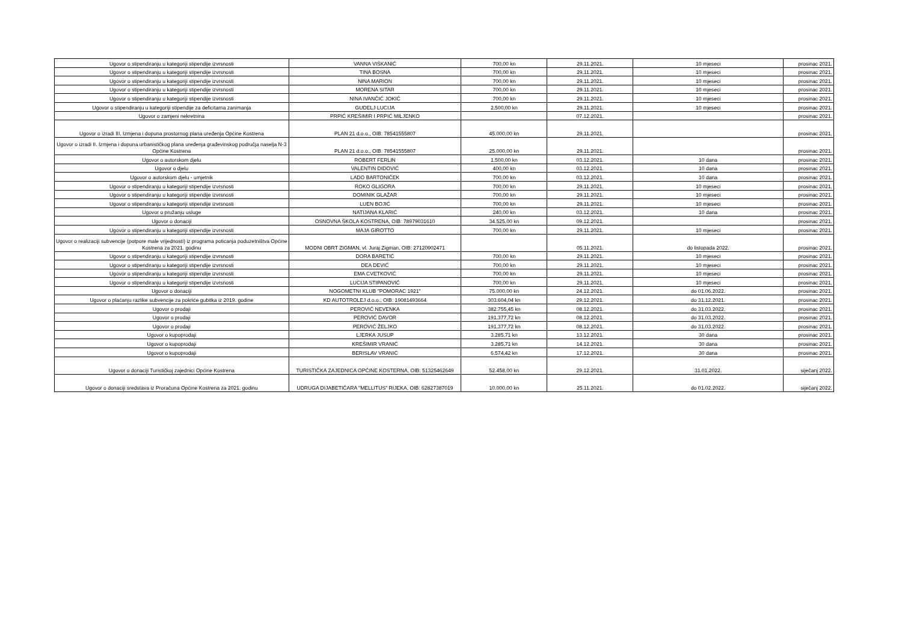| Ugovor o stipendiranju u kategoriji stipendije izvrsnosti | VANNA VIŠKANIĆ | 700,00 kn | 29.11.2021. | 10 mjeseci | prosinac 2021. |
| Ugovor o stipendiranju u kategoriji stipendije izvrsnosti | TINA BOSNA | 700,00 kn | 29.11.2021. | 10 mjeseci | prosinac 2021. |
| Ugovor o stipendiranju u kategoriji stipendije izvrsnosti | NINA MARION | 700,00 kn | 29.11.2021. | 10 mjeseci | prosinac 2021. |
| Ugovor o stipendiranju u kategoriji stipendije izvrsnosti | MORENA SITAR | 700,00 kn | 29.11.2021. | 10 mjeseci | prosinac 2021. |
| Ugovor o stipendiranju u kategoriji stipendije izvrsnosti | NINA IVANČIĆ JOKIĆ | 700,00 kn | 29.11.2021. | 10 mjeseci | prosinac 2021. |
| Ugovor o stipendiranju u kategoriji stipendije za deficitarna zanimanja | GUDELJ LUCIJA | 2.500,00 kn | 29.11.2021. | 10 mjeseci | prosinac 2021. |
| Ugovor o zamjeni nekretnina | PRPIĆ KREŠIMIR I PRPIĆ MILJENKO | | 07.12.2021. | | prosinac 2021. |
| Ugovor o izradi III. Izmjena i dopuna prostornog plana uređenja Općine Kostrena | PLAN 21 d.o.o., OIB: 78541555807 | 45.000,00 kn | 29.11.2021. | | prosinac 2021. |
| Ugovor o izradi II. Izmjena i dopuna urbanističkog plana uređenja građevinskog područja naselja N-3 Općine Kostrena | PLAN 21 d.o.o., OIB: 78541555807 | 25.000,00 kn | 29.11.2021. | | prosinac 2021. |
| Ugovor o autorskom djelu | ROBERT FERLIN | 1.500,00 kn | 03.12.2021. | 10 dana | prosinac 2021. |
| Ugovor o djelu | VALENTIN DIDOVIĆ | 400,00 kn | 03.12.2021. | 10 dana | prosinac 2021. |
| Ugovor o autorskom djelu - umjetnik | LADO BARTONIČEK | 700,00 kn | 03.12.2021. | 10 dana | prosinac 2021. |
| Ugovor o stipendiranju u kategoriji stipendije izvrsnosti | ROKO GLIGORA | 700,00 kn | 29.11.2021. | 10 mjeseci | prosinac 2021. |
| Ugovor o stipendiranju u kategoriji stipendije izvrsnosti | DOMINIK GLAŽAR | 700,00 kn | 29.11.2021. | 10 mjeseci | prosinac 2021. |
| Ugovor o stipendiranju u kategoriji stipendije izvrsnosti | LUEN BOJIĆ | 700,00 kn | 29.11.2021. | 10 mjeseci | prosinac 2021. |
| Ugovor o pružanju usluge | NATIJANA KLARIĆ | 240,00 kn | 03.12.2021. | 10 dana | prosinac 2021. |
| Ugovor o donaciji | OSNOVNA ŠKOLA KOSTRENA, OIB: 78979031610 | 34.525,00 kn | 09.12.2021. | | prosinac 2021. |
| Ugovor o stipendiranju u kategoriji stipendije izvrsnosti | MAJA GIROTTO | 700,00 kn | 29.11.2021. | 10 mjeseci | prosinac 2021. |
| Ugovor o realizaciji subvencije (potpore male vrijednosti) iz programa poticanja poduzetništva Općine Kostrena za 2021. godinu | MODNI OBRT ZIGMAN, vl. Juraj Zigman, OIB: 27120902471 | | 05.11.2021. | do listopada 2022. | prosinac 2021. |
| Ugovor o stipendiranju u kategoriji stipendije izvrsnosti | DORA BARETIĆ | 700,00 kn | 29.11.2021. | 10 mjeseci | prosinac 2021. |
| Ugovor o stipendiranju u kategoriji stipendije izvrsnosti | DEA DEVIĆ | 700,00 kn | 29.11.2021. | 10 mjeseci | prosinac 2021. |
| Ugovor o stipendiranju u kategoriji stipendije izvrsnosti | EMA CVETKOVIĆ | 700,00 kn | 29.11.2021. | 10 mjeseci | prosinac 2021. |
| Ugovor o stipendiranju u kategoriji stipendije izvrsnosti | LUCIJA STIPANOVIĆ | 700,00 kn | 29.11.2021. | 10 mjeseci | prosinac 2021. |
| Ugovor o donaciji | NOGOMETNI KLUB "POMORAC 1921" | 75.000,00 kn | 24.12.2021. | do 01.06.2022. | prosinac 2021. |
| Ugovor o plaćanju razlike subvencije za pokriće gubitka iz 2019. godine | KD AUTOTROLEJ d.o.o., OIB: 19081493664 | 303.604,04 kn | 29.12.2021. | do 31.12.2021. | prosinac 2021. |
| Ugovor o prodaji | PEROVIĆ NEVENKA | 382.755,45 kn | 08.12.2021. | do 31.03.2022. | prosinac 2021. |
| Ugovor o prodaji | PEROVIĆ DAVOR | 191.377,72 kn | 08.12.2021. | do 31.03.2022. | prosinac 2021. |
| Ugovor o prodaji | PEROVIĆ ŽELJKO | 191.377,72 kn | 08.12.2021. | do 31.03.2022. | prosinac 2021. |
| Ugovor o kupoprodaji | LJERKA JUSUP | 3.285,71 kn | 13.12.2021. | 30 dana | prosinac 2021. |
| Ugovor o kupoprodaji | KREŠIMIR VRANIĆ | 3.285,71 kn | 14.12.2021. | 30 dana | prosinac 2021. |
| Ugovor o kupoprodaji | BERISLAV VRANIĆ | 6.574,42 kn | 17.12.2021. | 30 dana | prosinac 2021. |
| Ugovor o donaciji Turističkoj zajednici Općine Kostrena | TURISTIČKA ZAJEDNICA OPĆINE KOSTERNA, OIB: 51325462649 | 52.458,00 kn | 29.12.2021. | 31.01.2022. | siječanj 2022. |
| Ugovor o donaciji sredstava iz Proračuna Općine Kostrena za 2021. godinu | UDRUGA DIJABETIČARA "MELLITUS" RIJEKA, OIB: 62827387019 | 10.000,00 kn | 25.11.2021. | do 01.02.2022. | siječanj 2022. |